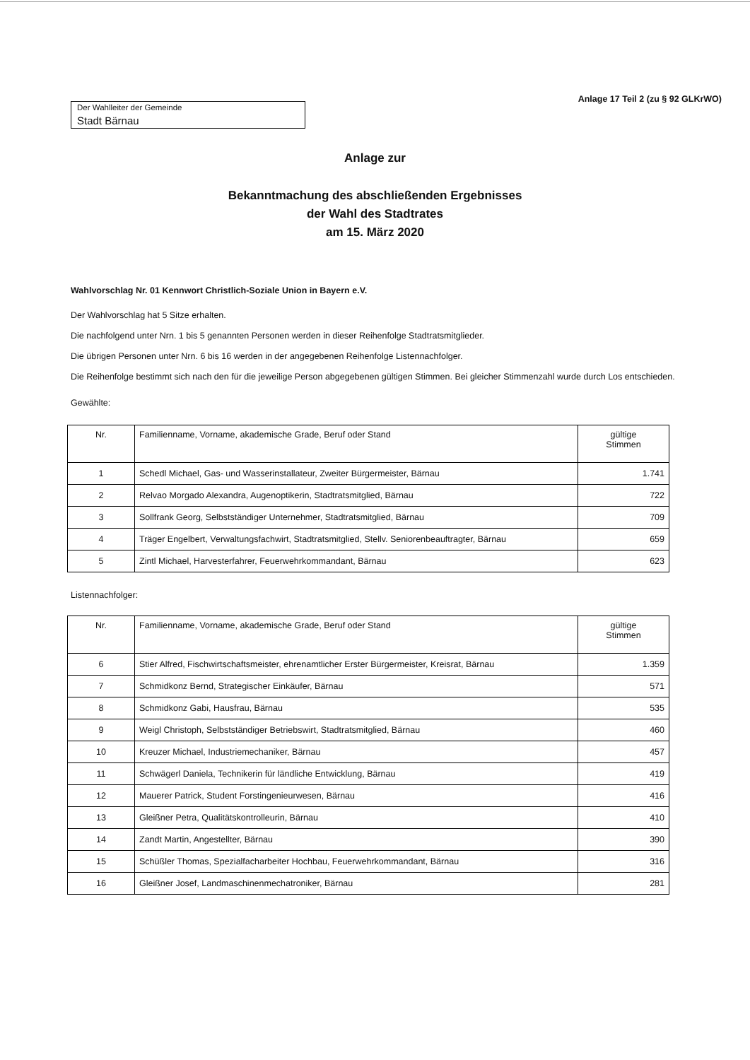Anlage 17 Teil 2 (zu § 92 GLKrWO)
Der Wahlleiter der Gemeinde
Stadt Bärnau
Anlage zur
Bekanntmachung des abschließenden Ergebnisses
der Wahl des Stadtrates
am 15. März 2020
Wahlvorschlag Nr. 01 Kennwort Christlich-Soziale Union in Bayern e.V.
Der Wahlvorschlag hat 5 Sitze erhalten.
Die nachfolgend unter Nrn. 1 bis 5 genannten Personen werden in dieser Reihenfolge Stadtratsmitglieder.
Die übrigen Personen unter Nrn. 6 bis 16 werden in der angegebenen Reihenfolge Listennachfolger.
Die Reihenfolge bestimmt sich nach den für die jeweilige Person abgegebenen gültigen Stimmen. Bei gleicher Stimmenzahl wurde durch Los entschieden.
Gewählte:
| Nr. | Familienname, Vorname, akademische Grade, Beruf oder Stand | gültige Stimmen |
| --- | --- | --- |
| 1 | Schedl Michael, Gas- und Wasserinstallateur, Zweiter Bürgermeister, Bärnau | 1.741 |
| 2 | Relvao Morgado Alexandra, Augenoptikerin, Stadtratsmitglied, Bärnau | 722 |
| 3 | Sollfrank Georg, Selbstständiger Unternehmer, Stadtratsmitglied, Bärnau | 709 |
| 4 | Träger Engelbert, Verwaltungsfachwirt, Stadtratsmitglied, Stellv. Seniorenbeauftragter, Bärnau | 659 |
| 5 | Zintl Michael, Harvesterfahrer, Feuerwehrkommandant, Bärnau | 623 |
Listennachfolger:
| Nr. | Familienname, Vorname, akademische Grade, Beruf oder Stand | gültige Stimmen |
| --- | --- | --- |
| 6 | Stier Alfred, Fischwirtschaftsmeister, ehrenamtlicher Erster Bürgermeister, Kreisrat, Bärnau | 1.359 |
| 7 | Schmidkonz Bernd, Strategischer Einkäufer, Bärnau | 571 |
| 8 | Schmidkonz Gabi, Hausfrau, Bärnau | 535 |
| 9 | Weigl Christoph, Selbstständiger Betriebswirt, Stadtratsmitglied, Bärnau | 460 |
| 10 | Kreuzer Michael, Industriemechaniker, Bärnau | 457 |
| 11 | Schwägerl Daniela, Technikerin für ländliche Entwicklung, Bärnau | 419 |
| 12 | Mauerer Patrick, Student Forstingenieurwesen, Bärnau | 416 |
| 13 | Gleißner Petra, Qualitätskontrolleurin, Bärnau | 410 |
| 14 | Zandt Martin, Angestellter, Bärnau | 390 |
| 15 | Schüßler Thomas, Spezialfacharbeiter Hochbau, Feuerwehrkommandant, Bärnau | 316 |
| 16 | Gleißner Josef, Landmaschinenmechatroniker, Bärnau | 281 |